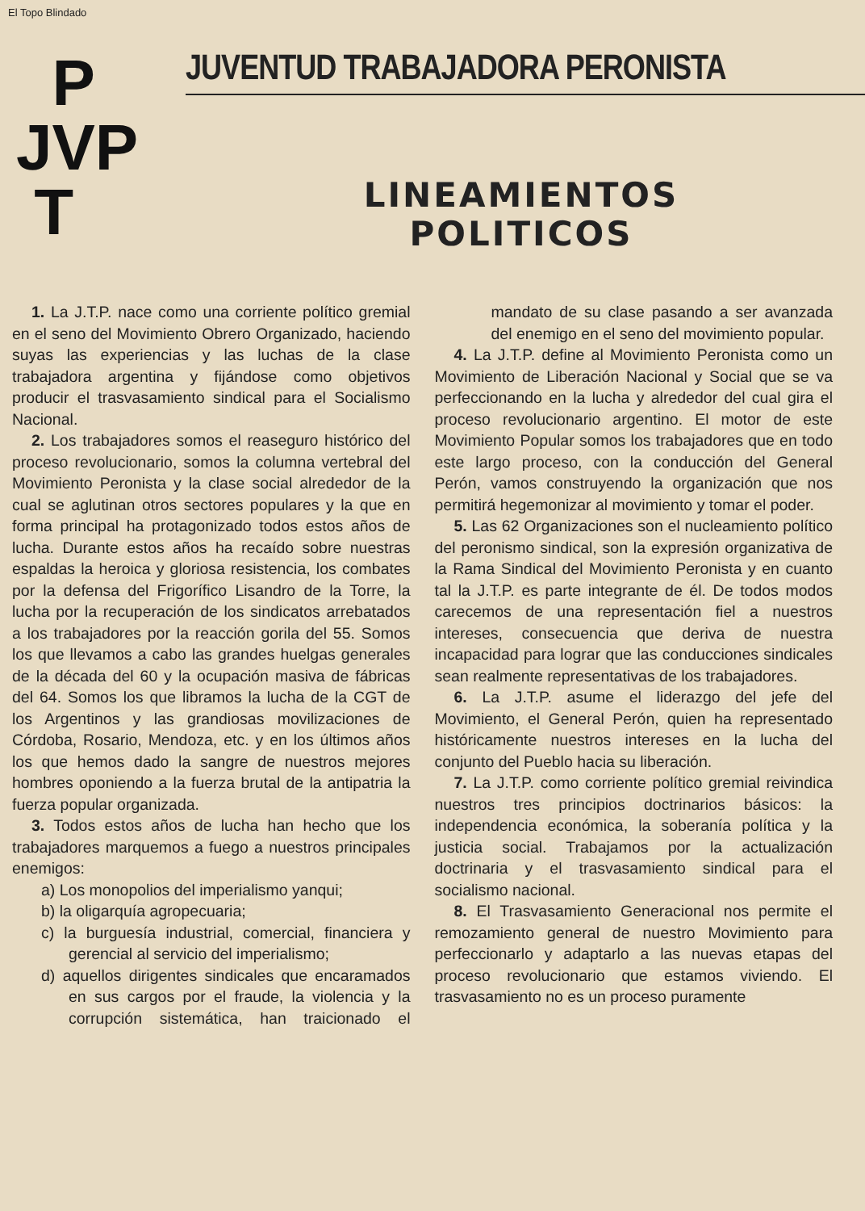El Topo Blindado
P
JVP
T
JUVENTUD TRABAJADORA PERONISTA
LINEAMIENTOS
POLITICOS
1. La J.T.P. nace como una corriente político gremial en el seno del Movimiento Obrero Organizado, haciendo suyas las experiencias y las luchas de la clase trabajadora argentina y fijándose como objetivos producir el trasvasamiento sindical para el Socialismo Nacional.
2. Los trabajadores somos el reaseguro histórico del proceso revolucionario, somos la columna vertebral del Movimiento Peronista y la clase social alrededor de la cual se aglutinan otros sectores populares y la que en forma principal ha protagonizado todos estos años de lucha. Durante estos años ha recaído sobre nuestras espaldas la heroica y gloriosa resistencia, los combates por la defensa del Frigorífico Lisandro de la Torre, la lucha por la recuperación de los sindicatos arrebatados a los trabajadores por la reacción gorila del 55. Somos los que llevamos a cabo las grandes huelgas generales de la década del 60 y la ocupación masiva de fábricas del 64. Somos los que libramos la lucha de la CGT de los Argentinos y las grandiosas movilizaciones de Córdoba, Rosario, Mendoza, etc. y en los últimos años los que hemos dado la sangre de nuestros mejores hombres oponiendo a la fuerza brutal de la antipatria la fuerza popular organizada.
3. Todos estos años de lucha han hecho que los trabajadores marquemos a fuego a nuestros principales enemigos:
a) Los monopolios del imperialismo yanqui;
b) la oligarquía agropecuaria;
c) la burguesía industrial, comercial, financiera y gerencial al servicio del imperialismo;
d) aquellos dirigentes sindicales que encaramados en sus cargos por el fraude, la violencia y la corrupción sistemática, han traicionado el mandato de su clase pasando a ser avanzada del enemigo en el seno del movimiento popular.
4. La J.T.P. define al Movimiento Peronista como un Movimiento de Liberación Nacional y Social que se va perfeccionando en la lucha y alrededor del cual gira el proceso revolucionario argentino. El motor de este Movimiento Popular somos los trabajadores que en todo este largo proceso, con la conducción del General Perón, vamos construyendo la organización que nos permitirá hegemonizar al movimiento y tomar el poder.
5. Las 62 Organizaciones son el nucleamiento político del peronismo sindical, son la expresión organizativa de la Rama Sindical del Movimiento Peronista y en cuanto tal la J.T.P. es parte integrante de él. De todos modos carecemos de una representación fiel a nuestros intereses, consecuencia que deriva de nuestra incapacidad para lograr que las conducciones sindicales sean realmente representativas de los trabajadores.
6. La J.T.P. asume el liderazgo del jefe del Movimiento, el General Perón, quien ha representado históricamente nuestros intereses en la lucha del conjunto del Pueblo hacia su liberación.
7. La J.T.P. como corriente político gremial reivindica nuestros tres principios doctrinarios básicos: la independencia económica, la soberanía política y la justicia social. Trabajamos por la actualización doctrinaria y el trasvasamiento sindical para el socialismo nacional.
8. El Trasvasamiento Generacional nos permite el remozamiento general de nuestro Movimiento para perfeccionarlo y adaptarlo a las nuevas etapas del proceso revolucionario que estamos viviendo. El trasvasamiento no es un proceso puramente